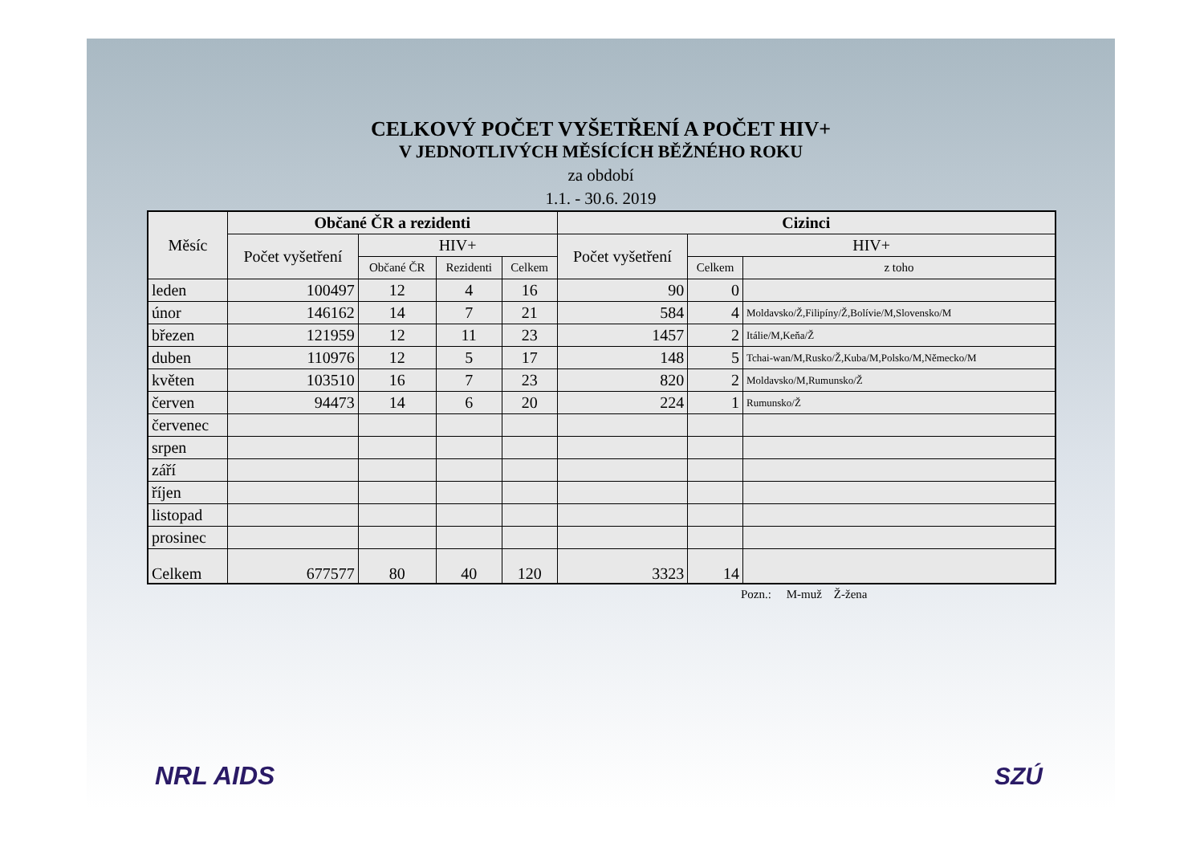CELKOVÝ POČET VYŠETŘENÍ A POČET HIV+
V JEDNOTLIVÝCH MĚSÍCÍCH BĚŽNÉHO ROKU
za období
1.1. - 30.6. 2019
| Měsíc | Občané ČR a rezidenti | | | | Cizinci | | |
| --- | --- | --- | --- | --- | --- | --- | --- |
| | Počet vyšetření | HIV+ | | | Počet vyšetření | HIV+ | |
| | | Občané ČR | Rezidenti | Celkem | | Celkem | z toho |
| leden | 100497 | 12 | 4 | 16 | 90 | 0 | |
| únor | 146162 | 14 | 7 | 21 | 584 | 4 | Moldavsko/Ž,Filipíny/Ž,Bolívie/M,Slovensko/M |
| březen | 121959 | 12 | 11 | 23 | 1457 | 2 | Itálie/M,Keňa/Ž |
| duben | 110976 | 12 | 5 | 17 | 148 | 5 | Tchai-wan/M,Rusko/Ž,Kuba/M,Polsko/M,Německo/M |
| květen | 103510 | 16 | 7 | 23 | 820 | 2 | Moldavsko/M,Rumunsko/Ž |
| červen | 94473 | 14 | 6 | 20 | 224 | 1 | Rumunsko/Ž |
| červenec | | | | | | | |
| srpen | | | | | | | |
| září | | | | | | | |
| říjen | | | | | | | |
| listopad | | | | | | | |
| prosinec | | | | | | | |
| Celkem | 677577 | 80 | 40 | 120 | 3323 | 14 | |
Pozn.: M-muž Ž-žena
NRL AIDS SZÚ